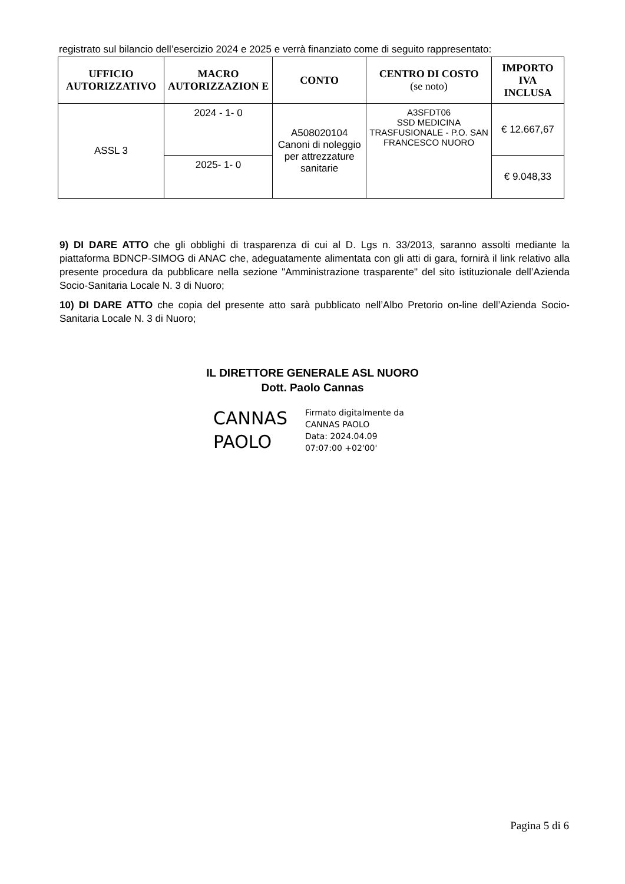registrato sul bilancio dell’esercizio 2024 e 2025 e verrà finanziato come di seguito rappresentato:
| UFFICIO AUTORIZZATIVO | MACRO AUTORIZZAZION E | CONTO | CENTRO DI COSTO (se noto) | IMPORTO IVA INCLUSA |
| --- | --- | --- | --- | --- |
| ASSL 3 | 2024 - 1- 0 | A508020104 Canoni di noleggio per attrezzature sanitarie | A3SFDT06 SSD MEDICINA TRASFUSIONALE - P.O. SAN FRANCESCO NUORO | € 12.667,67 |
| | 2025- 1- 0 | | | € 9.048,33 |
9) DI DARE ATTO che gli obblighi di trasparenza di cui al D. Lgs n. 33/2013, saranno assolti mediante la piattaforma BDNCP-SIMOG di ANAC che, adeguatamente alimentata con gli atti di gara, fornirà il link relativo alla presente procedura da pubblicare nella sezione "Amministrazione trasparente" del sito istituzionale dell’Azienda Socio-Sanitaria Locale N. 3 di Nuoro;
10) DI DARE ATTO che copia del presente atto sarà pubblicato nell’Albo Pretorio on-line dell’Azienda Socio-Sanitaria Locale N. 3 di Nuoro;
IL DIRETTORE GENERALE ASL NUORO
Dott. Paolo Cannas
CANNAS
PAOLO
Firmato digitalmente da
CANNAS PAOLO
Data: 2024.04.09
07:07:00 +02'00'
Pagina 5 di 6